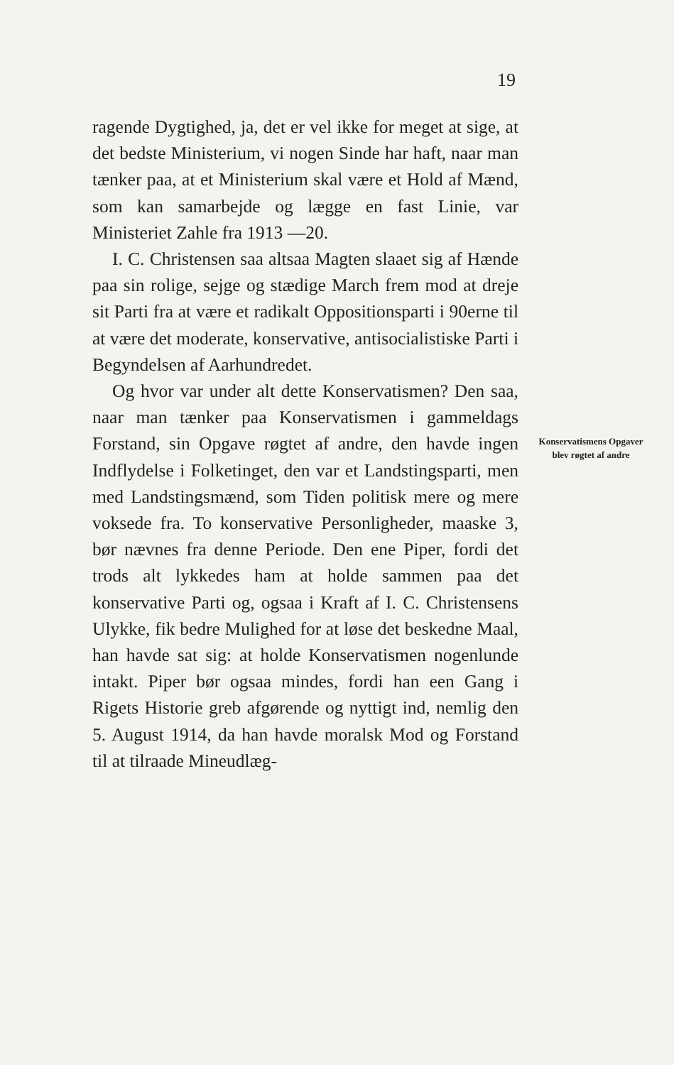19
ragende Dygtighed, ja, det er vel ikke for meget at sige, at det bedste Ministerium, vi nogen Sinde har haft, naar man tænker paa, at et Ministerium skal være et Hold af Mænd, som kan samarbejde og lægge en fast Linie, var Ministeriet Zahle fra 1913 —20.
I. C. Christensen saa altsaa Magten slaaet sig af Hænde paa sin rolige, sejge og stædige March frem mod at dreje sit Parti fra at være et radikalt Oppositionsparti i 90erne til at være det moderate, konservative, antisocialistiske Parti i Begyndelsen af Aarhundredet.
Og hvor var under alt dette Konservatismen? Den saa, naar man tænker paa Konservatismen i gammeldags Forstand, sin Opgave røgtet af andre, den havde ingen Indflydelse i Folketinget, den var et Landstingsparti, men med Landstingsmænd, som Tiden politisk mere og mere voksede fra. To konservative Personligheder, maaske 3, bør nævnes fra denne Periode. Den ene Piper, fordi det trods alt lykkedes ham at holde sammen paa det konservative Parti og, ogsaa i Kraft af I. C. Christensens Ulykke, fik bedre Mulighed for at løse det beskedne Maal, han havde sat sig: at holde Konservatismen nogenlunde intakt. Piper bør ogsaa mindes, fordi han een Gang i Rigets Historie greb afgørende og nyttigt ind, nemlig den 5. August 1914, da han havde moralsk Mod og Forstand til at tilraade Mineudlæg-
Konservatismens Opgaver blev røgtet af andre